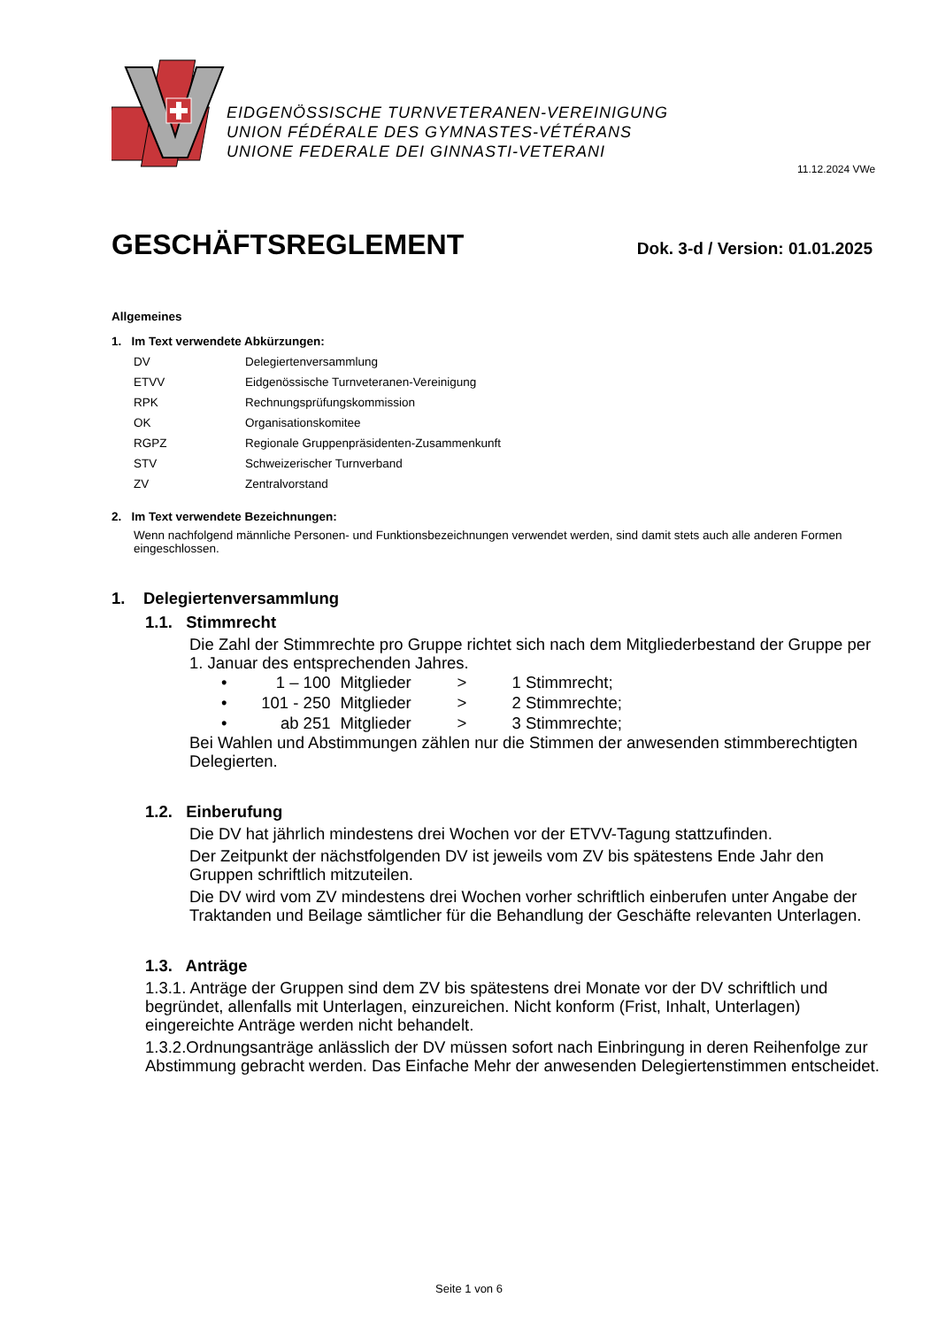EIDGENÖSSISCHE TURNVETERANEN-VEREINIGUNG
UNION FÉDÉRALE DES GYMNASTES-VÉTÉRANS
UNIONE FEDERALE DEI GINNASTI-VETERANI
11.12.2024 VWe
GESCHÄFTSREGLEMENT
Dok. 3-d / Version: 01.01.2025
Allgemeines
1. Im Text verwendete Abkürzungen:
| DV | Delegiertenversammlung |
| ETVV | Eidgenössische Turnveteranen-Vereinigung |
| RPK | Rechnungsprüfungskommission |
| OK | Organisationskomitee |
| RGPZ | Regionale Gruppenpräsidenten-Zusammenkunft |
| STV | Schweizerischer Turnverband |
| ZV | Zentralvorstand |
2. Im Text verwendete Bezeichnungen:
Wenn nachfolgend männliche Personen- und Funktionsbezeichnungen verwendet werden, sind damit stets auch alle anderen Formen eingeschlossen.
1. Delegiertenversammlung
1.1. Stimmrecht
Die Zahl der Stimmrechte pro Gruppe richtet sich nach dem Mitgliederbestand der Gruppe per 1. Januar des entsprechenden Jahres.
| • | 1 – 100 | Mitglieder | > | 1 Stimmrecht; |
| • | 101 - 250 | Mitglieder | > | 2 Stimmrechte; |
| • | ab 251 | Mitglieder | > | 3 Stimmrechte; |
Bei Wahlen und Abstimmungen zählen nur die Stimmen der anwesenden stimmberechtigten Delegierten.
1.2. Einberufung
Die DV hat jährlich mindestens drei Wochen vor der ETVV-Tagung stattzufinden.
Der Zeitpunkt der nächstfolgenden DV ist jeweils vom ZV bis spätestens Ende Jahr den Gruppen schriftlich mitzuteilen.
Die DV wird vom ZV mindestens drei Wochen vorher schriftlich einberufen unter Angabe der Traktanden und Beilage sämtlicher für die Behandlung der Geschäfte relevanten Unterlagen.
1.3. Anträge
1.3.1. Anträge der Gruppen sind dem ZV bis spätestens drei Monate vor der DV schriftlich und begründet, allenfalls mit Unterlagen, einzureichen. Nicht konform (Frist, Inhalt, Unterlagen) eingereichte Anträge werden nicht behandelt.
1.3.2.Ordnungsanträge anlässlich der DV müssen sofort nach Einbringung in deren Reihenfolge zur Abstimmung gebracht werden. Das Einfache Mehr der anwesenden Delegiertenstimmen entscheidet.
Seite 1 von 6